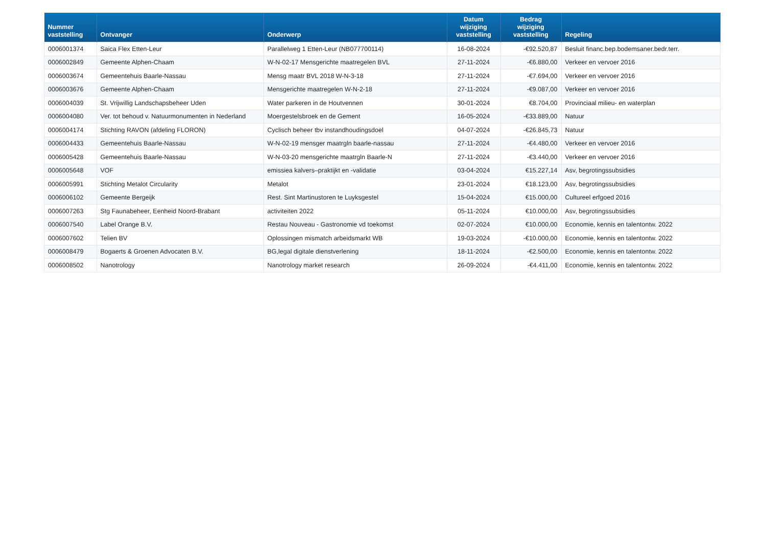| Nummer vaststelling | Ontvanger | Onderwerp | Datum wijziging vaststelling | Bedrag wijziging vaststelling | Regeling |
| --- | --- | --- | --- | --- | --- |
| 0006001374 | Saica Flex Etten-Leur | Parallelweg 1 Etten-Leur (NB077700114) | 16-08-2024 | -€92.520,87 | Besluit financ.bep.bodemsaner.bedr.terr. |
| 0006002849 | Gemeente Alphen-Chaam | W-N-02-17 Mensgerichte maatregelen BVL | 27-11-2024 | -€6.880,00 | Verkeer en vervoer 2016 |
| 0006003674 | Gemeentehuis Baarle-Nassau | Mensg maatr BVL 2018 W-N-3-18 | 27-11-2024 | -€7.694,00 | Verkeer en vervoer 2016 |
| 0006003676 | Gemeente Alphen-Chaam | Mensgerichte maatregelen W-N-2-18 | 27-11-2024 | -€9.087,00 | Verkeer en vervoer 2016 |
| 0006004039 | St. Vrijwillig Landschapsbeheer Uden | Water parkeren in de Houtvennen | 30-01-2024 | €8.704,00 | Provinciaal milieu- en waterplan |
| 0006004080 | Ver. tot behoud v. Natuurmonumenten in Nederland | Moergestelsbroek en de Gement | 16-05-2024 | -€33.889,00 | Natuur |
| 0006004174 | Stichting RAVON (afdeling FLORON) | Cyclisch beheer tbv instandhoudingsdoel | 04-07-2024 | -€26.845,73 | Natuur |
| 0006004433 | Gemeentehuis Baarle-Nassau | W-N-02-19 mensger maatrgln baarle-nassau | 27-11-2024 | -€4.480,00 | Verkeer en vervoer 2016 |
| 0006005428 | Gemeentehuis Baarle-Nassau | W-N-03-20 mensgerichte maatrgln Baarle-N | 27-11-2024 | -€3.440,00 | Verkeer en vervoer 2016 |
| 0006005648 | VOF | emissiea kalvers–praktijkt en -validatie | 03-04-2024 | €15.227,14 | Asv, begrotingssubsidies |
| 0006005991 | Stichting Metalot Circularity | Metalot | 23-01-2024 | €18.123,00 | Asv, begrotingssubsidies |
| 0006006102 | Gemeente Bergeijk | Rest. Sint Martinustoren te Luyksgestel | 15-04-2024 | €15.000,00 | Cultureel erfgoed 2016 |
| 0006007263 | Stg Faunabeheer, Eenheid Noord-Brabant | activiteiten 2022 | 05-11-2024 | €10.000,00 | Asv, begrotingssubsidies |
| 0006007540 | Label Orange B.V. | Restau Nouveau - Gastronomie vd toekomst | 02-07-2024 | €10.000,00 | Economie, kennis en talentontw. 2022 |
| 0006007602 | Telien BV | Oplossingen mismatch arbeidsmarkt WB | 19-03-2024 | -€10.000,00 | Economie, kennis en talentontw. 2022 |
| 0006008479 | Bogaerts & Groenen Advocaten B.V. | BG,legal digitale dienstverlening | 18-11-2024 | -€2.500,00 | Economie, kennis en talentontw. 2022 |
| 0006008502 | Nanotrology | Nanotrology market research | 26-09-2024 | -€4.411,00 | Economie, kennis en talentontw. 2022 |